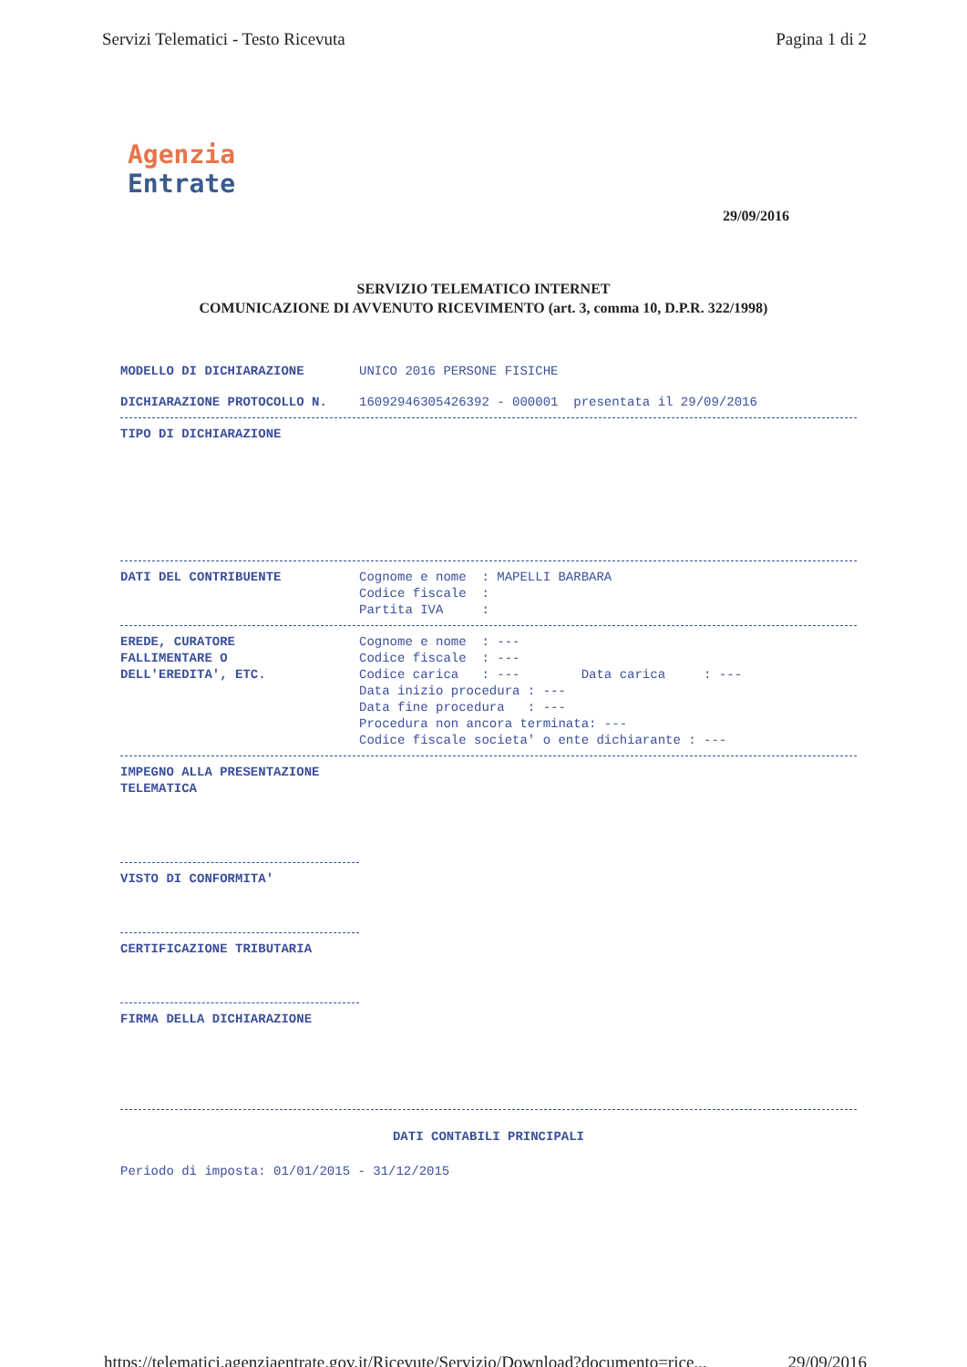Servizi Telematici - Testo Ricevuta Pagina 1 di 2
Agenzia
Entrate
29/09/2016
SERVIZIO TELEMATICO INTERNET
COMUNICAZIONE DI AVVENUTO RICEVIMENTO (art. 3, comma 10, D.P.R. 322/1998)
MODELLO DI DICHIARAZIONE UNICO 2016 PERSONE FISICHE
DICHIARAZIONE PROTOCOLLO N. 16092946305426392 - 000001 presentata il 29/09/2016
TIPO DI DICHIARAZIONE
DATI DEL CONTRIBUENTE
Cognome e nome  : MAPELLI BARBARA
Codice fiscale  :
Partita IVA     :
EREDE, CURATORE
FALLIMENTARE O
DELL'EREDITA', ETC.
Cognome e nome  : ---
Codice fiscale  : ---
Codice carica   : ---        Data carica     : ---
Data inizio procedura : ---
Data fine procedura   : ---
Procedura non ancora terminata: ---
Codice fiscale societa' o ente dichiarante : ---
IMPEGNO ALLA PRESENTAZIONE
TELEMATICA
VISTO DI CONFORMITA'
CERTIFICAZIONE TRIBUTARIA
FIRMA DELLA DICHIARAZIONE
DATI CONTABILI PRINCIPALI
Periodo di imposta: 01/01/2015 - 31/12/2015
https://telematici.agenziaentrate.gov.it/Ricevute/Servizio/Download?documento=rice... 29/09/2016